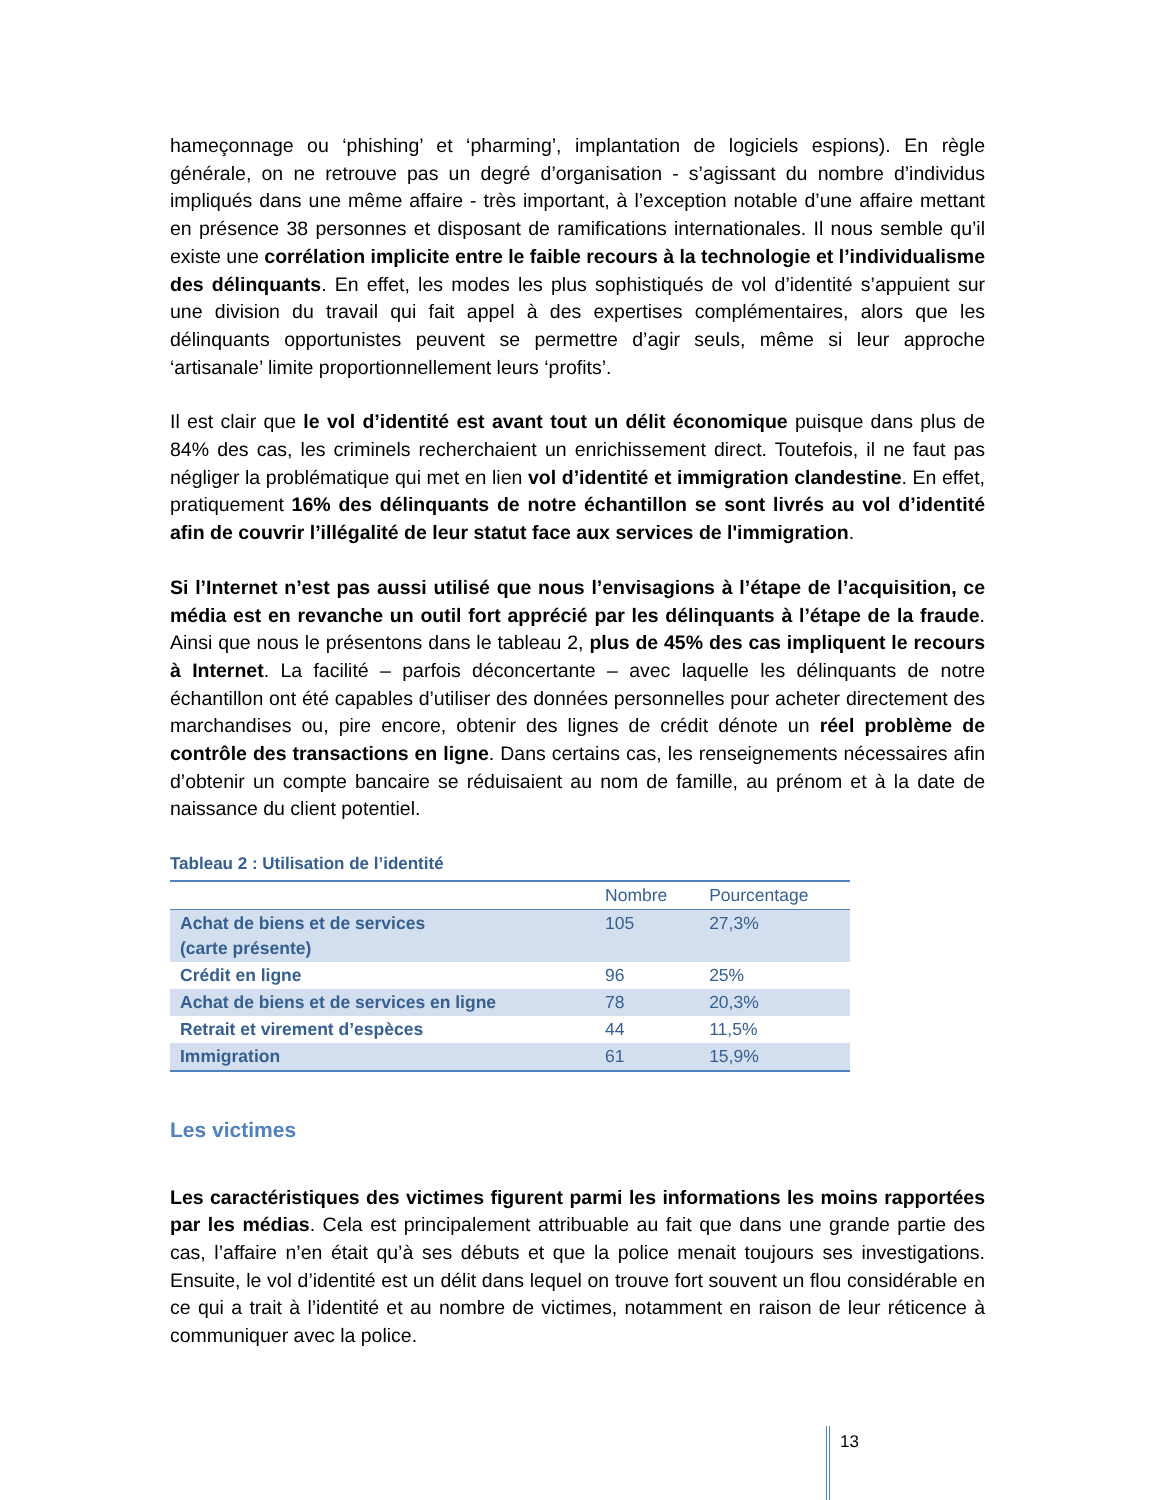hameçonnage ou ‘phishing’ et ‘pharming’, implantation de logiciels espions). En règle générale, on ne retrouve pas un degré d’organisation - s’agissant du nombre d’individus impliqués dans une même affaire - très important, à l’exception notable d’une affaire mettant en présence 38 personnes et disposant de ramifications internationales. Il nous semble qu’il existe une corrélation implicite entre le faible recours à la technologie et l’individualisme des délinquants. En effet, les modes les plus sophistiqués de vol d’identité s’appuient sur une division du travail qui fait appel à des expertises complémentaires, alors que les délinquants opportunistes peuvent se permettre d’agir seuls, même si leur approche ‘artisanale’ limite proportionnellement leurs ‘profits’.
Il est clair que le vol d’identité est avant tout un délit économique puisque dans plus de 84% des cas, les criminels recherchaient un enrichissement direct. Toutefois, il ne faut pas négliger la problématique qui met en lien vol d’identité et immigration clandestine. En effet, pratiquement 16% des délinquants de notre échantillon se sont livrés au vol d’identité afin de couvrir l’illégalité de leur statut face aux services de l'immigration.
Si l’Internet n’est pas aussi utilisé que nous l’envisagions à l’étape de l’acquisition, ce média est en revanche un outil fort apprécié par les délinquants à l’étape de la fraude. Ainsi que nous le présentons dans le tableau 2, plus de 45% des cas impliquent le recours à Internet. La facilité – parfois déconcertante – avec laquelle les délinquants de notre échantillon ont été capables d’utiliser des données personnelles pour acheter directement des marchandises ou, pire encore, obtenir des lignes de crédit dénote un réel problème de contrôle des transactions en ligne. Dans certains cas, les renseignements nécessaires afin d’obtenir un compte bancaire se réduisaient au nom de famille, au prénom et à la date de naissance du client potentiel.
Tableau 2 : Utilisation de l’identité
| | Nombre | Pourcentage |
| --- | --- | --- |
| Achat de biens et de services (carte présente) | 105 | 27,3% |
| Crédit en ligne | 96 | 25% |
| Achat de biens et de services en ligne | 78 | 20,3% |
| Retrait et virement d’espèces | 44 | 11,5% |
| Immigration | 61 | 15,9% |
Les victimes
Les caractéristiques des victimes figurent parmi les informations les moins rapportées par les médias. Cela est principalement attribuable au fait que dans une grande partie des cas, l’affaire n’en était qu’à ses débuts et que la police menait toujours ses investigations. Ensuite, le vol d’identité est un délit dans lequel on trouve fort souvent un flou considérable en ce qui a trait à l’identité et au nombre de victimes, notamment en raison de leur réticence à communiquer avec la police.
13